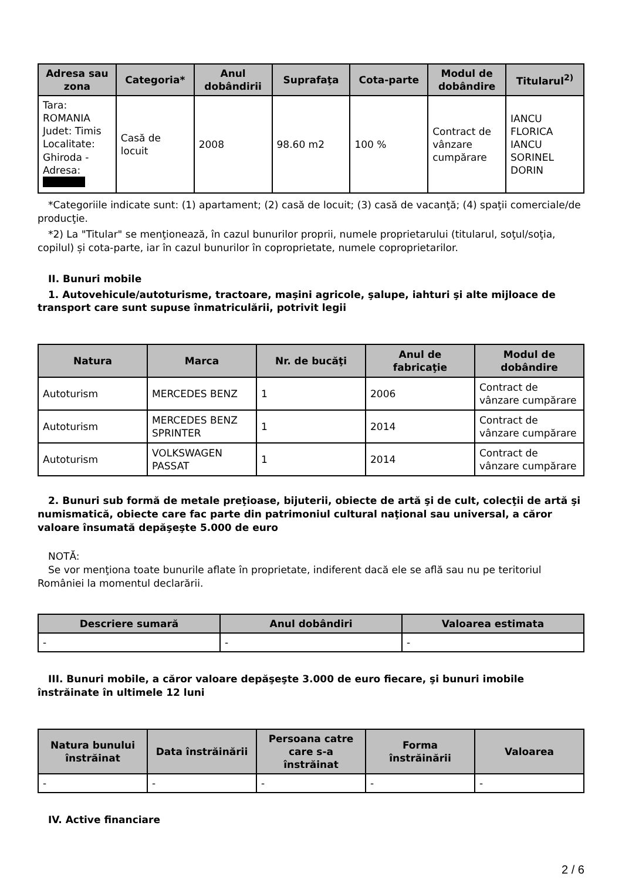| Adresa sau zona | Categoria* | Anul dobândirii | Suprafaţa | Cota-parte | Modul de dobândire | Titularul<sup>2)</sup> |
| --- | --- | --- | --- | --- | --- | --- |
| Tara: ROMANIA Judet: Timis Localitate: Ghiroda - Adresa: | Casă de locuit | 2008 | 98.60 m2 | 100 % | Contract de vânzare cumpărare | IANCU FLORICA IANCU SORINEL DORIN |
*Categoriile indicate sunt: (1) apartament; (2) casă de locuit; (3) casă de vacanţă; (4) spaţii comerciale/de producţie.
*2) La "Titular" se menţionează, în cazul bunurilor proprii, numele proprietarului (titularul, soţul/soţia, copilul) și cota-parte, iar în cazul bunurilor în coproprietate, numele coproprietarilor.
II. Bunuri mobile
1. Autovehicule/autoturisme, tractoare, maşini agricole, şalupe, iahturi şi alte mijloace de transport care sunt supuse înmatriculării, potrivit legii
| Natura | Marca | Nr. de bucăţi | Anul de fabricaţie | Modul de dobândire |
| --- | --- | --- | --- | --- |
| Autoturism | MERCEDES BENZ | 1 | 2006 | Contract de vânzare cumpărare |
| Autoturism | MERCEDES BENZ SPRINTER | 1 | 2014 | Contract de vânzare cumpărare |
| Autoturism | VOLKSWAGEN PASSAT | 1 | 2014 | Contract de vânzare cumpărare |
2. Bunuri sub formă de metale preţioase, bijuterii, obiecte de artă şi de cult, colecţii de artă şi numismatică, obiecte care fac parte din patrimoniul cultural naţional sau universal, a căror valoare însumată depăşeşte 5.000 de euro
NOTĂ:
Se vor menţiona toate bunurile aflate în proprietate, indiferent dacă ele se află sau nu pe teritoriul României la momentul declarării.
| Descriere sumară | Anul dobândiri | Valoarea estimata |
| --- | --- | --- |
| - | - | - |
III. Bunuri mobile, a căror valoare depăşeşte 3.000 de euro fiecare, şi bunuri imobile înstrăinate în ultimele 12 luni
| Natura bunului înstrăinat | Data înstrăinării | Persoana catre care s-a înstrăinat | Forma înstrăinării | Valoarea |
| --- | --- | --- | --- | --- |
| - | - | - | - | - |
IV. Active financiare
2 / 6